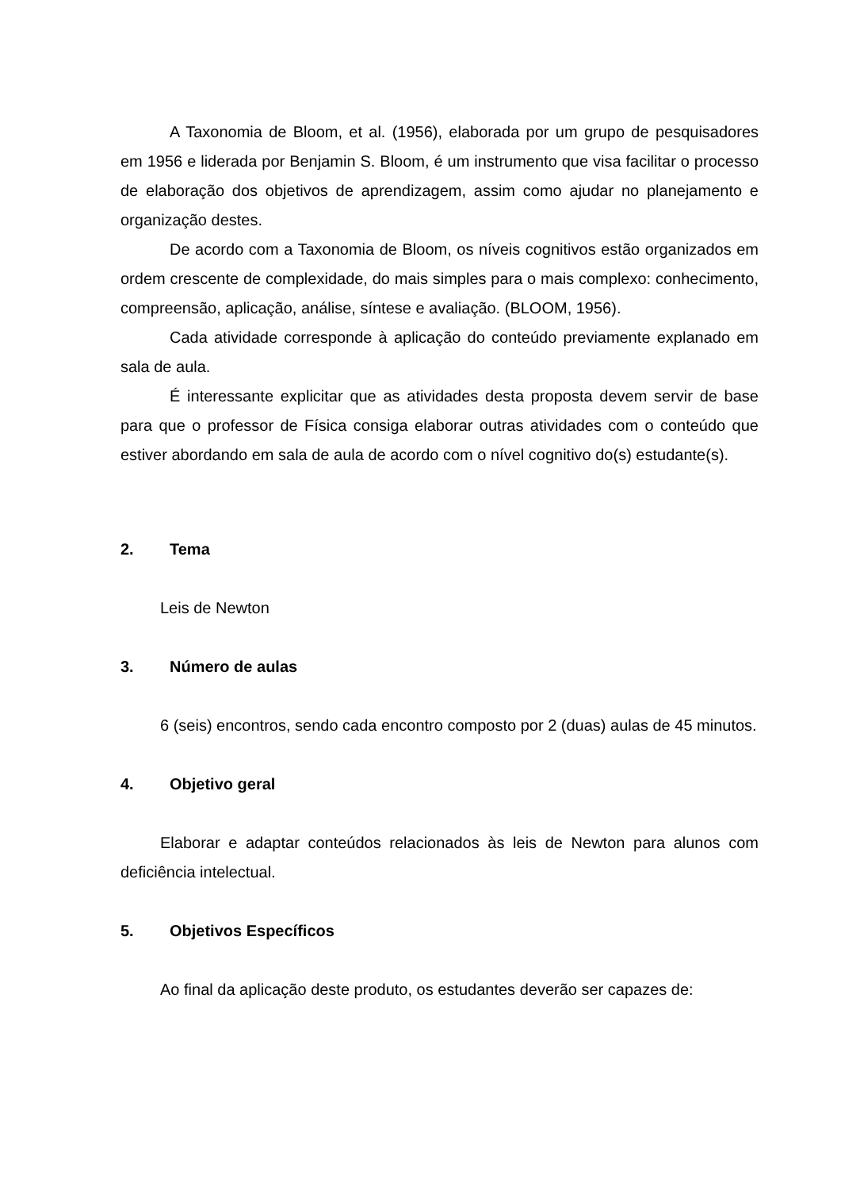A Taxonomia de Bloom, et al. (1956), elaborada por um grupo de pesquisadores em 1956 e liderada por Benjamin S. Bloom, é um instrumento que visa facilitar o processo de elaboração dos objetivos de aprendizagem, assim como ajudar no planejamento e organização destes.
De acordo com a Taxonomia de Bloom, os níveis cognitivos estão organizados em ordem crescente de complexidade, do mais simples para o mais complexo: conhecimento, compreensão, aplicação, análise, síntese e avaliação. (BLOOM, 1956).
Cada atividade corresponde à aplicação do conteúdo previamente explanado em sala de aula.
É interessante explicitar que as atividades desta proposta devem servir de base para que o professor de Física consiga elaborar outras atividades com o conteúdo que estiver abordando em sala de aula de acordo com o nível cognitivo do(s) estudante(s).
2. Tema
Leis de Newton
3. Número de aulas
6 (seis) encontros, sendo cada encontro composto por 2 (duas) aulas de 45 minutos.
4. Objetivo geral
Elaborar e adaptar conteúdos relacionados às leis de Newton para alunos com deficiência intelectual.
5. Objetivos Específicos
Ao final da aplicação deste produto, os estudantes deverão ser capazes de: